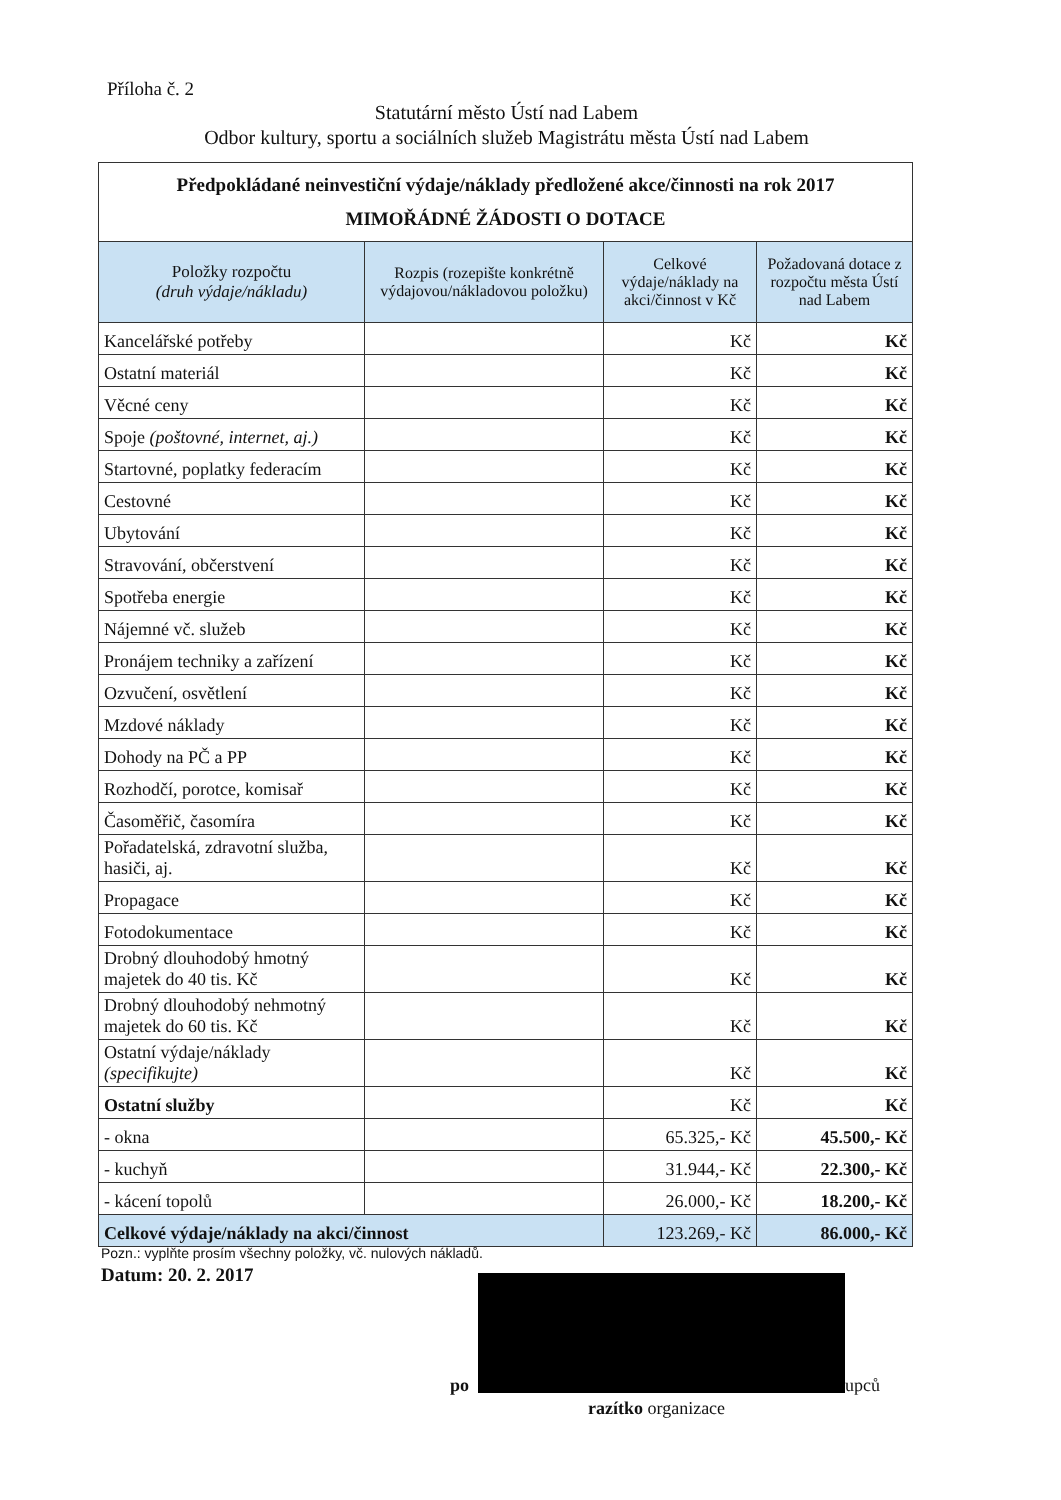Příloha č. 2
Statutární město Ústí nad Labem
Odbor kultury, sportu a sociálních služeb Magistrátu města Ústí nad Labem
| Předpokládané neinvestiční výdaje/náklady předložené akce/činnosti na rok 2017 MIMOŘÁDNÉ ŽÁDOSTI O DOTACE | | | |
| Položky rozpočtu (druh výdaje/nákladu) | Rozpis (rozepište konkrétně výdajovou/nákladovou položku) | Celkové výdaje/náklady na akci/činnost v Kč | Požadovaná dotace z rozpočtu města Ústí nad Labem |
| Kancelářské potřeby | | Kč | Kč |
| Ostatní materiál | | Kč | Kč |
| Věcné ceny | | Kč | Kč |
| Spoje (poštovné, internet, aj.) | | Kč | Kč |
| Startovné, poplatky federacím | | Kč | Kč |
| Cestovné | | Kč | Kč |
| Ubytování | | Kč | Kč |
| Stravování, občerstvení | | Kč | Kč |
| Spotřeba energie | | Kč | Kč |
| Nájemné vč. služeb | | Kč | Kč |
| Pronájem techniky a zařízení | | Kč | Kč |
| Ozvučení, osvětlení | | Kč | Kč |
| Mzdové náklady | | Kč | Kč |
| Dohody na PČ a PP | | Kč | Kč |
| Rozhodčí, porotce, komisař | | Kč | Kč |
| Časoměřič, časomíra | | Kč | Kč |
| Pořadatelská, zdravotní služba, hasiči, aj. | | Kč | Kč |
| Propagace | | Kč | Kč |
| Fotodokumentace | | Kč | Kč |
| Drobný dlouhodobý hmotný majetek do 40 tis. Kč | | Kč | Kč |
| Drobný dlouhodobý nehmotný majetek do 60 tis. Kč | | Kč | Kč |
| Ostatní výdaje/náklady (specifikujte) | | Kč | Kč |
| Ostatní služby | | Kč | Kč |
| - okna | | 65.325,- Kč | 45.500,- Kč |
| - kuchyň | | 31.944,- Kč | 22.300,- Kč |
| - kácení topolů | | 26.000,- Kč | 18.200,- Kč |
| Celkové výdaje/náklady na akci/činnost | | 123.269,- Kč | 86.000,- Kč |
Pozn.: vyplňte prosím všechny položky, vč. nulových nákladů.
Datum: 20. 2. 2017
po upců
razítko organizace